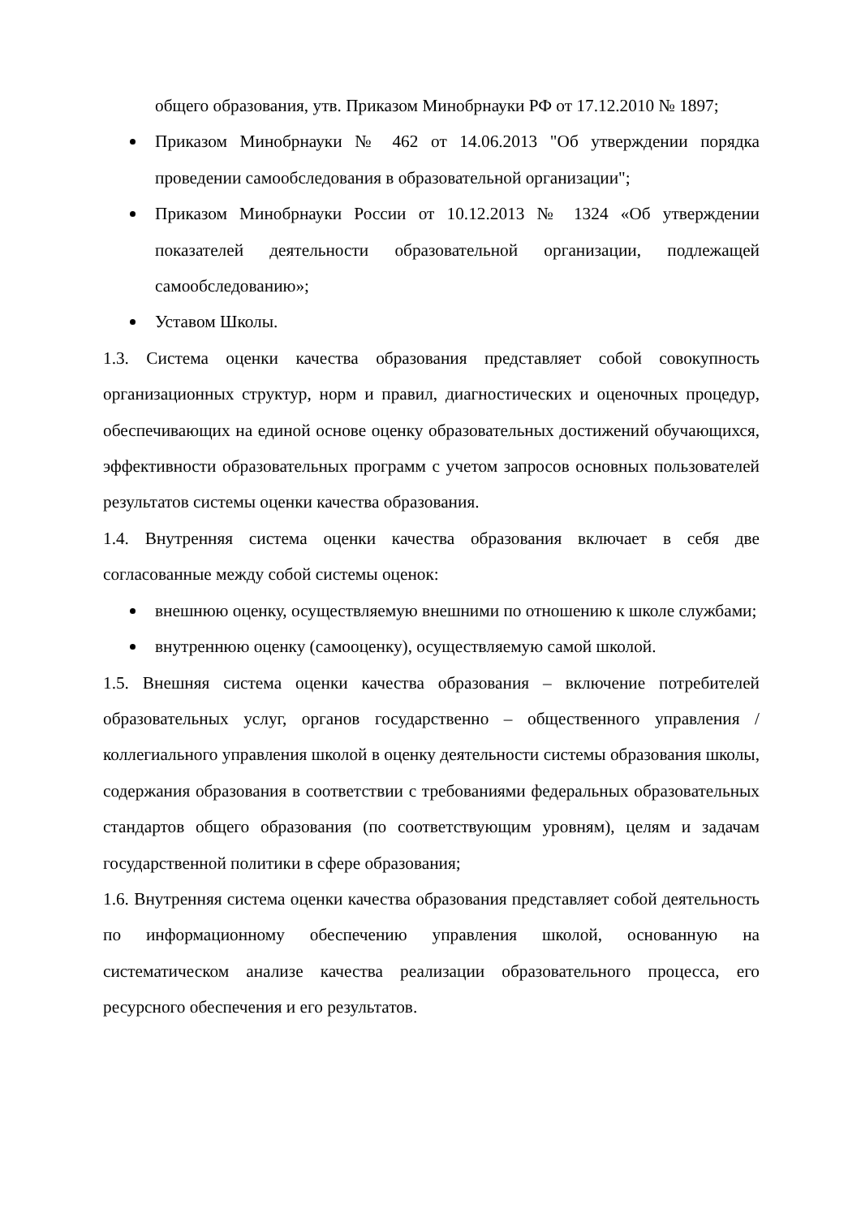общего образования, утв. Приказом Минобрнауки РФ от 17.12.2010 № 1897;
Приказом Минобрнауки № 462 от 14.06.2013 "Об утверждении порядка проведении самообследования в образовательной организации";
Приказом Минобрнауки России от 10.12.2013 № 1324 «Об утверждении показателей деятельности образовательной организации, подлежащей самообследованию»;
Уставом Школы.
1.3. Система оценки качества образования представляет собой совокупность организационных структур, норм и правил, диагностических и оценочных процедур, обеспечивающих на единой основе оценку образовательных достижений обучающихся, эффективности образовательных программ с учетом запросов основных пользователей результатов системы оценки качества образования.
1.4. Внутренняя система оценки качества образования включает в себя две согласованные между собой системы оценок:
внешнюю оценку, осуществляемую внешними по отношению к школе службами;
внутреннюю оценку (самооценку), осуществляемую самой школой.
1.5. Внешняя система оценки качества образования – включение потребителей образовательных услуг, органов государственно – общественного управления / коллегиального управления школой в оценку деятельности системы образования школы, содержания образования в соответствии с требованиями федеральных образовательных стандартов общего образования (по соответствующим уровням), целям и задачам государственной политики в сфере образования;
1.6. Внутренняя система оценки качества образования представляет собой деятельность по информационному обеспечению управления школой, основанную на систематическом анализе качества реализации образовательного процесса, его ресурсного обеспечения и его результатов.